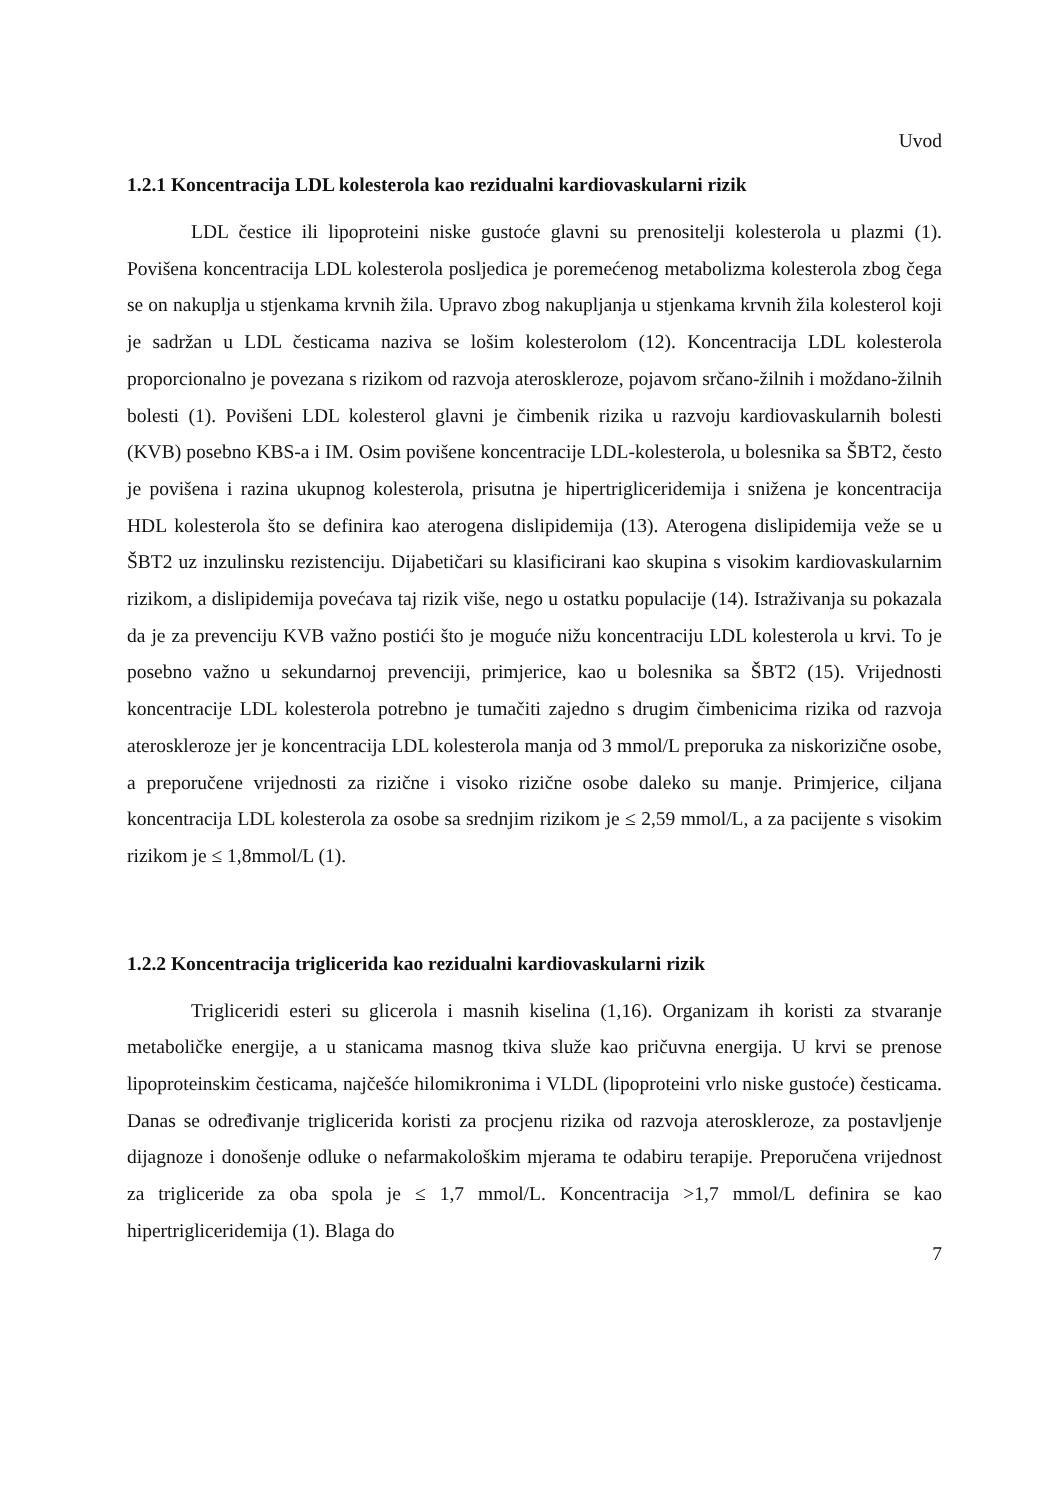Uvod
1.2.1 Koncentracija LDL kolesterola kao rezidualni kardiovaskularni rizik
LDL čestice ili lipoproteini niske gustoće glavni su prenositelji kolesterola u plazmi (1). Povišena koncentracija LDL kolesterola posljedica je poremećenog metabolizma kolesterola zbog čega se on nakuplja u stjenkama krvnih žila. Upravo zbog nakupljanja u stjenkama krvnih žila kolesterol koji je sadržan u LDL česticama naziva se lošim kolesterolom (12). Koncentracija LDL kolesterola proporcionalno je povezana s rizikom od razvoja ateroskleroze, pojavom srčano-žilnih i moždano-žilnih bolesti (1). Povišeni LDL kolesterol glavni je čimbenik rizika u razvoju kardiovaskularnih bolesti (KVB) posebno KBS-a i IM. Osim povišene koncentracije LDL-kolesterola, u bolesnika sa ŠBT2, često je povišena i razina ukupnog kolesterola, prisutna je hipertrigliceridemija i snižena je koncentracija HDL kolesterola što se definira kao aterogena dislipidemija (13). Aterogena dislipidemija veže se u ŠBT2 uz inzulinsku rezistenciju. Dijabetičari su klasificirani kao skupina s visokim kardiovaskularnim rizikom, a dislipidemija povećava taj rizik više, nego u ostatku populacije (14). Istraživanja su pokazala da je za prevenciju KVB važno postići što je moguće nižu koncentraciju LDL kolesterola u krvi. To je posebno važno u sekundarnoj prevenciji, primjerice, kao u bolesnika sa ŠBT2 (15). Vrijednosti koncentracije LDL kolesterola potrebno je tumačiti zajedno s drugim čimbenicima rizika od razvoja ateroskleroze jer je koncentracija LDL kolesterola manja od 3 mmol/L preporuka za niskorizične osobe, a preporučene vrijednosti za rizične i visoko rizične osobe daleko su manje. Primjerice, ciljana koncentracija LDL kolesterola za osobe sa srednjim rizikom je ≤ 2,59 mmol/L, a za pacijente s visokim rizikom je ≤ 1,8mmol/L (1).
1.2.2 Koncentracija triglicerida kao rezidualni kardiovaskularni rizik
Trigliceridi esteri su glicerola i masnih kiselina (1,16). Organizam ih koristi za stvaranje metaboličke energije, a u stanicama masnog tkiva služe kao pričuvna energija. U krvi se prenose lipoproteinskim česticama, najčešće hilomikronima i VLDL (lipoproteini vrlo niske gustoće) česticama. Danas se određivanje triglicerida koristi za procjenu rizika od razvoja ateroskleroze, za postavljenje dijagnoze i donošenje odluke o nefarmakološkim mjerama te odabiru terapije. Preporučena vrijednost za trigliceride za oba spola je ≤ 1,7 mmol/L. Koncentracija >1,7 mmol/L definira se kao hipertrigliceridemija (1). Blaga do
7